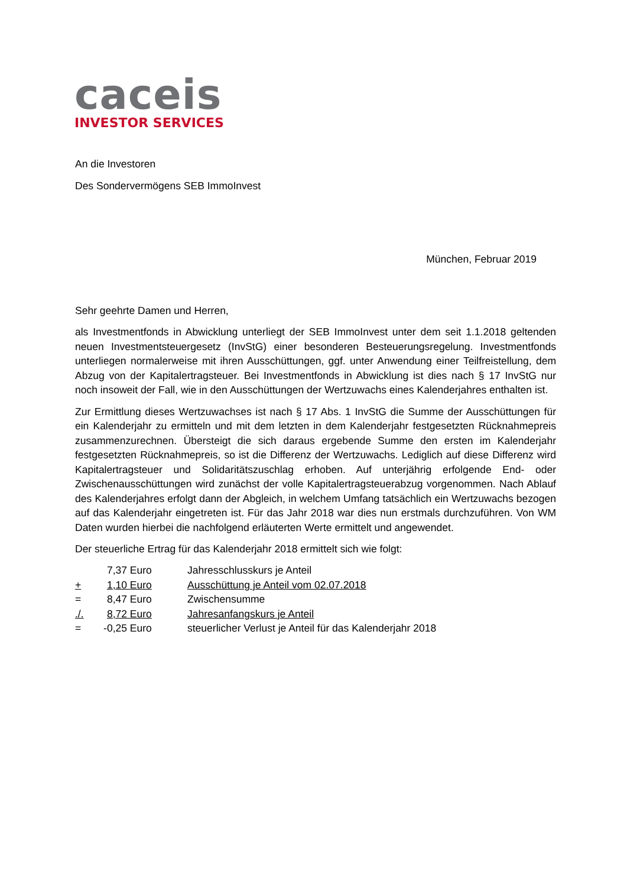caceis
INVESTOR SERVICES
An die Investoren
Des Sondervermögens SEB ImmoInvest
München, Februar 2019
Sehr geehrte Damen und Herren,
als Investmentfonds in Abwicklung unterliegt der SEB ImmoInvest unter dem seit 1.1.2018 geltenden neuen Investmentsteuergesetz (InvStG) einer besonderen Besteuerungsregelung. Investmentfonds unterliegen normalerweise mit ihren Ausschüttungen, ggf. unter Anwendung einer Teilfreistellung, dem Abzug von der Kapitalertragsteuer. Bei Investmentfonds in Abwicklung ist dies nach § 17 InvStG nur noch insoweit der Fall, wie in den Ausschüttungen der Wertzuwachs eines Kalenderjahres enthalten ist.
Zur Ermittlung dieses Wertzuwachses ist nach § 17 Abs. 1 InvStG die Summe der Ausschüttungen für ein Kalenderjahr zu ermitteln und mit dem letzten in dem Kalenderjahr festgesetzten Rücknahmepreis zusammenzurechnen. Übersteigt die sich daraus ergebende Summe den ersten im Kalenderjahr festgesetzten Rücknahmepreis, so ist die Differenz der Wertzuwachs. Lediglich auf diese Differenz wird Kapitalertragsteuer und Solidaritätszuschlag erhoben. Auf unterjährig erfolgende End- oder Zwischenausschüttungen wird zunächst der volle Kapitalertragsteuerabzug vorgenommen. Nach Ablauf des Kalenderjahres erfolgt dann der Abgleich, in welchem Umfang tatsächlich ein Wertzuwachs bezogen auf das Kalenderjahr eingetreten ist. Für das Jahr 2018 war dies nun erstmals durchzuführen. Von WM Daten wurden hierbei die nachfolgend erläuterten Werte ermittelt und angewendet.
Der steuerliche Ertrag für das Kalenderjahr 2018 ermittelt sich wie folgt:
| | 7,37 | Euro | Jahresschlusskurs je Anteil |
| + | 1,10 | Euro | Ausschüttung je Anteil vom 02.07.2018 |
| = | 8,47 | Euro | Zwischensumme |
| ./. | 8,72 | Euro | Jahresanfangskurs je Anteil |
| = | -0,25 | Euro | steuerlicher Verlust je Anteil für das Kalenderjahr 2018 |